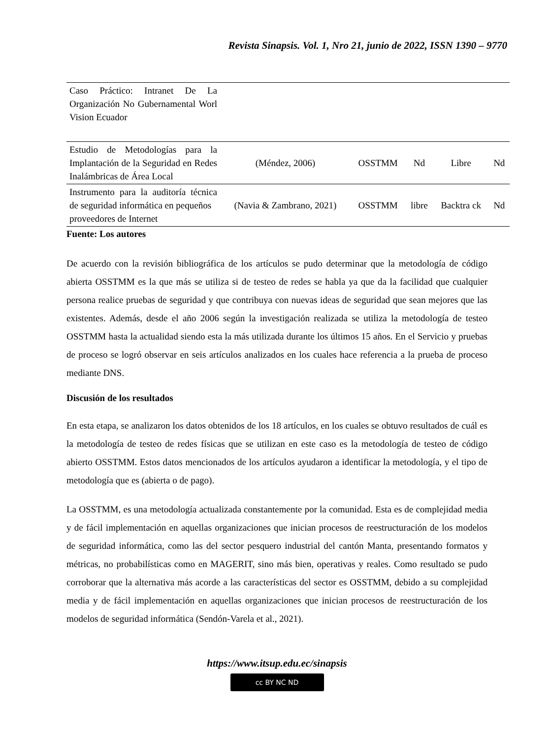Revista Sinapsis. Vol. 1, Nro 21, junio de 2022, ISSN 1390 – 9770
| Caso Práctico: Intranet De La Organización No Gubernamental Worl Vision Ecuador | | | | | |
| Estudio de Metodologías para la Implantación de la Seguridad en Redes Inalámbricas de Área Local | (Méndez, 2006) | OSSTMM | Nd | Libre | Nd |
| Instrumento para la auditoría técnica de seguridad informática en pequeños proveedores de Internet | (Navia & Zambrano, 2021) | OSSTMM | libre | Backtra ck | Nd |
Fuente: Los autores
De acuerdo con la revisión bibliográfica de los artículos se pudo determinar que la metodología de código abierta OSSTMM es la que más se utiliza si de testeo de redes se habla ya que da la facilidad que cualquier persona realice pruebas de seguridad y que contribuya con nuevas ideas de seguridad que sean mejores que las existentes. Además, desde el año 2006 según la investigación realizada se utiliza la metodología de testeo OSSTMM hasta la actualidad siendo esta la más utilizada durante los últimos 15 años. En el Servicio y pruebas de proceso se logró observar en seis artículos analizados en los cuales hace referencia a la prueba de proceso mediante DNS.
Discusión de los resultados
En esta etapa, se analizaron los datos obtenidos de los 18 artículos, en los cuales se obtuvo resultados de cuál es la metodología de testeo de redes físicas que se utilizan en este caso es la metodología de testeo de código abierto OSSTMM. Estos datos mencionados de los artículos ayudaron a identificar la metodología, y el tipo de metodología que es (abierta o de pago).
La OSSTMM, es una metodología actualizada constantemente por la comunidad. Esta es de complejidad media y de fácil implementación en aquellas organizaciones que inician procesos de reestructuración de los modelos de seguridad informática, como las del sector pesquero industrial del cantón Manta, presentando formatos y métricas, no probabilísticas como en MAGERIT, sino más bien, operativas y reales. Como resultado se pudo corroborar que la alternativa más acorde a las características del sector es OSSTMM, debido a su complejidad media y de fácil implementación en aquellas organizaciones que inician procesos de reestructuración de los modelos de seguridad informática (Sendón-Varela et al., 2021).
https://www.itsup.edu.ec/sinapsis
cc BY NC ND